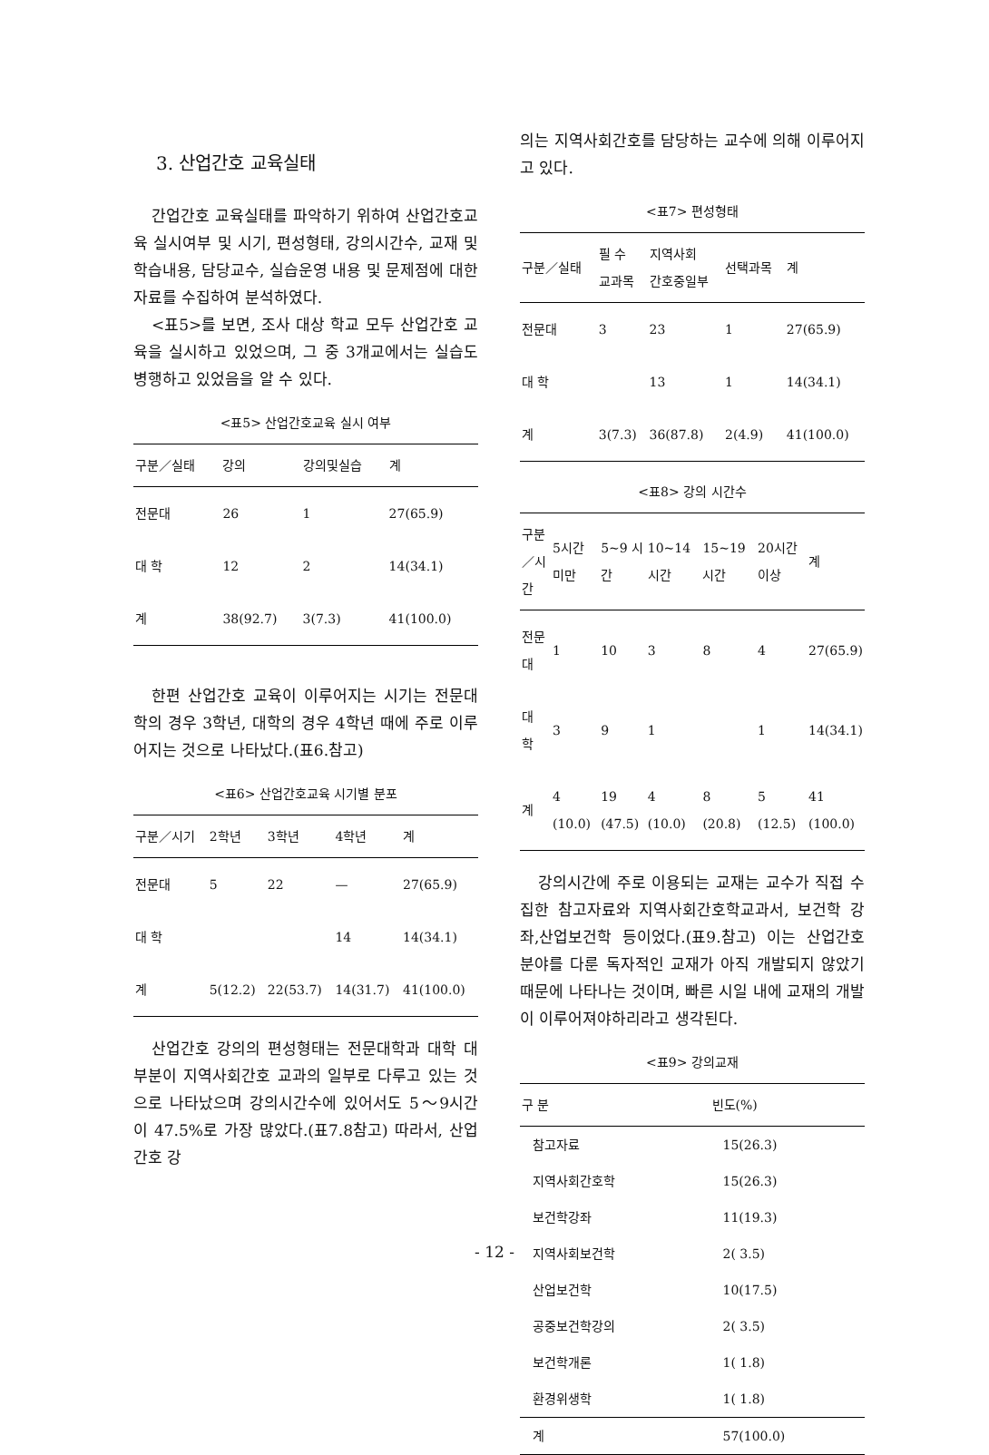3. 산업간호 교육실태
간업간호 교육실태를 파악하기 위하여 산업간호교육 실시여부 및 시기, 편성형태, 강의시간수, 교재 및 학습내용, 담당교수, 실습운영 내용 및 문제점에 대한 자료를 수집하여 분석하였다.
<표5>를 보면, 조사 대상 학교 모두 산업간호 교육을 실시하고 있었으며, 그 중 3개교에서는 실습도 병행하고 있었음을 알 수 있다.
<표5> 산업간호교육 실시 여부
| 구분／실태 | 강의 | 강의및실습 | 계 |
| --- | --- | --- | --- |
| 전문대 | 26 | 1 | 27(65.9) |
| 대 학 | 12 | 2 | 14(34.1) |
| 계 | 38(92.7) | 3(7.3) | 41(100.0) |
한편 산업간호 교육이 이루어지는 시기는 전문대학의 경우 3학년, 대학의 경우 4학년 때에 주로 이루어지는 것으로 나타났다.(표6.참고)
<표6> 산업간호교육 시기별 분포
| 구분／시기 | 2학년 | 3학년 | 4학년 | 계 |
| --- | --- | --- | --- | --- |
| 전문대 | 5 | 22 | — | 27(65.9) |
| 대 학 | | | 14 | 14(34.1) |
| 계 | 5(12.2) | 22(53.7) | 14(31.7) | 41(100.0) |
산업간호 강의의 편성형태는 전문대학과 대학 대부분이 지역사회간호 교과의 일부로 다루고 있는 것으로 나타났으며 강의시간수에 있어서도 5～9시간이 47.5%로 가장 많았다.(표7.8참고) 따라서, 산업간호 강
의는 지역사회간호를 담당하는 교수에 의해 이루어지고 있다.
<표7> 편성형태
| 구분／실태 | 필 수 교과목 | 지역사회 간호중일부 | 선택과목 | 계 |
| --- | --- | --- | --- | --- |
| 전문대 | 3 | 23 | 1 | 27(65.9) |
| 대 학 | | 13 | 1 | 14(34.1) |
| 계 | 3(7.3) | 36(87.8) | 2(4.9) | 41(100.0) |
<표8> 강의 시간수
| 구분／시간 | 5시간 미만 | 5~9 시간 | 10~14 시간 | 15~19 시간 | 20시간 이상 | 계 |
| --- | --- | --- | --- | --- | --- | --- |
| 전문대 | 1 | 10 | 3 | 8 | 4 | 27(65.9) |
| 대 학 | 3 | 9 | 1 | | 1 | 14(34.1) |
| 계 | 4 (10.0) | 19 (47.5) | 4 (10.0) | 8 (20.8) | 5 (12.5) | 41 (100.0) |
강의시간에 주로 이용되는 교재는 교수가 직접 수집한 참고자료와 지역사회간호학교과서, 보건학 강좌,산업보건학 등이었다.(표9.참고) 이는 산업간호 분야를 다룬 독자적인 교재가 아직 개발되지 않았기 때문에 나타나는 것이며, 빠른 시일 내에 교재의 개발이 이루어져야하리라고 생각된다.
<표9> 강의교재
| 구 분 | 빈도(%) |
| --- | --- |
| 참고자료 | 15(26.3) |
| 지역사회간호학 | 15(26.3) |
| 보건학강좌 | 11(19.3) |
| 지역사회보건학 | 2( 3.5) |
| 산업보건학 | 10(17.5) |
| 공중보건학강의 | 2( 3.5) |
| 보건학개론 | 1( 1.8) |
| 환경위생학 | 1( 1.8) |
| 계 | 57(100.0) |
- 12 -